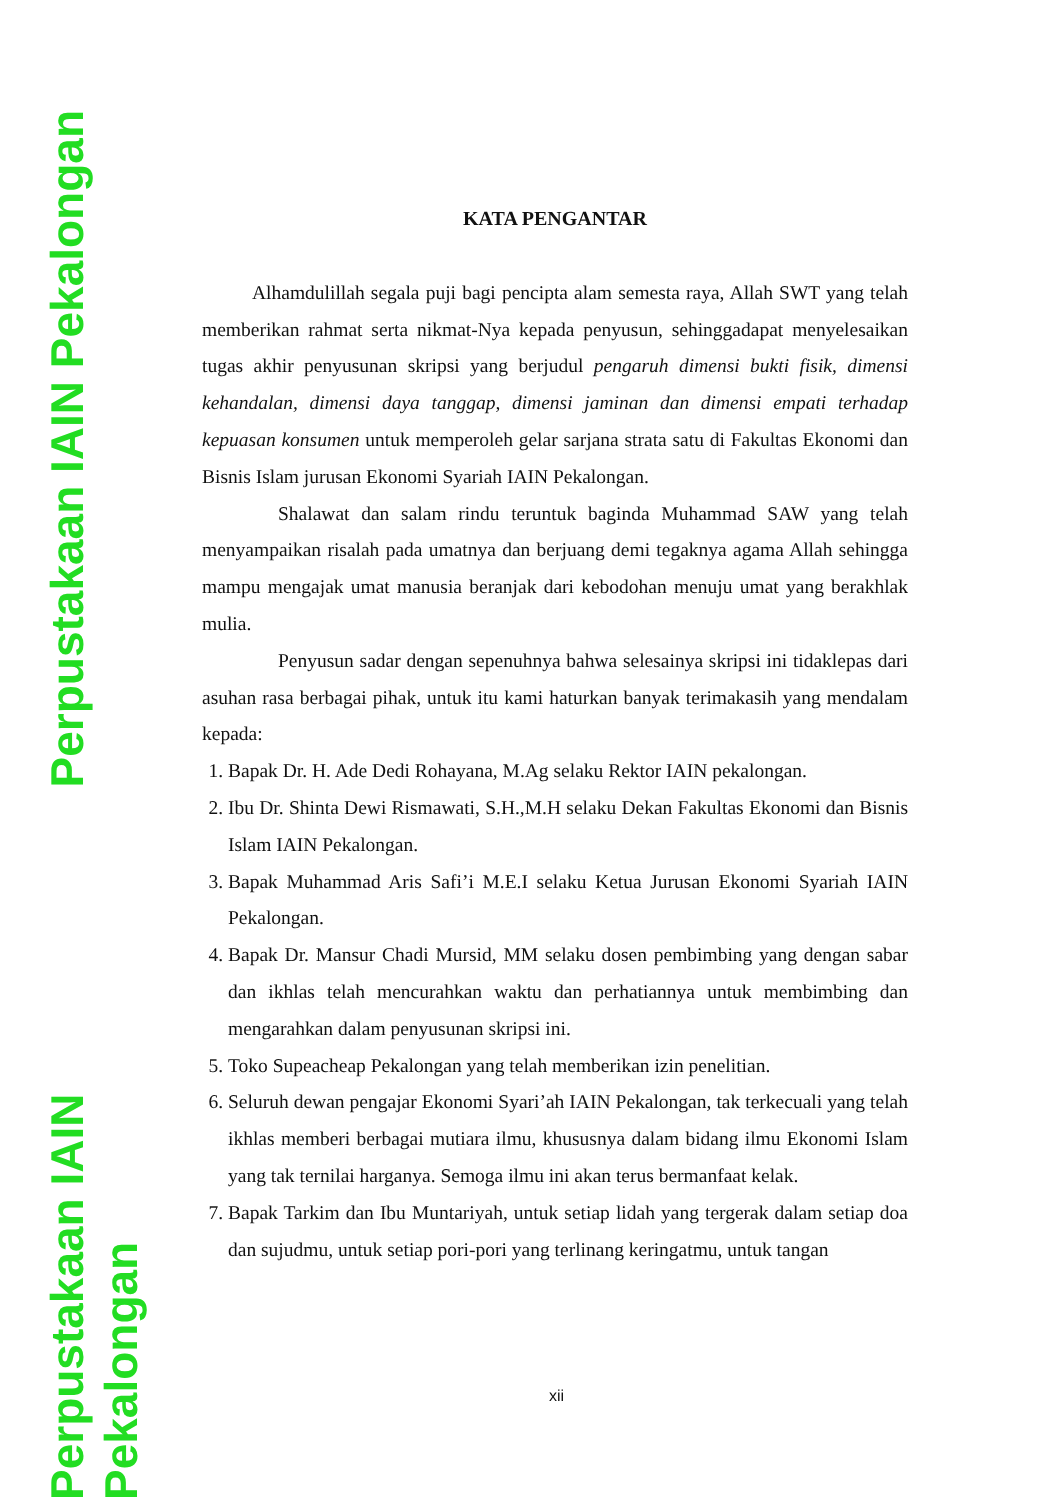Perpustakaan IAIN Pekalongan
Perpustakaan IAIN Pekalongan
KATA PENGANTAR
Alhamdulillah segala puji bagi pencipta alam semesta raya, Allah SWT yang telah memberikan rahmat serta nikmat-Nya kepada penyusun, sehinggadapat menyelesaikan tugas akhir penyusunan skripsi yang berjudul pengaruh dimensi bukti fisik, dimensi kehandalan, dimensi daya tanggap, dimensi jaminan dan dimensi empati terhadap kepuasan konsumen untuk memperoleh gelar sarjana strata satu di Fakultas Ekonomi dan Bisnis Islam jurusan Ekonomi Syariah IAIN Pekalongan.
Shalawat dan salam rindu teruntuk baginda Muhammad SAW yang telah menyampaikan risalah pada umatnya dan berjuang demi tegaknya agama Allah sehingga mampu mengajak umat manusia beranjak dari kebodohan menuju umat yang berakhlak mulia.
Penyusun sadar dengan sepenuhnya bahwa selesainya skripsi ini tidaklepas dari asuhan rasa berbagai pihak, untuk itu kami haturkan banyak terimakasih yang mendalam kepada:
1. Bapak Dr. H. Ade Dedi Rohayana, M.Ag selaku Rektor IAIN pekalongan.
2. Ibu Dr. Shinta Dewi Rismawati, S.H.,M.H selaku Dekan Fakultas Ekonomi dan Bisnis Islam IAIN Pekalongan.
3. Bapak Muhammad Aris Safi’i M.E.I selaku Ketua Jurusan Ekonomi Syariah IAIN Pekalongan.
4. Bapak Dr. Mansur Chadi Mursid, MM selaku dosen pembimbing yang dengan sabar dan ikhlas telah mencurahkan waktu dan perhatiannya untuk membimbing dan mengarahkan dalam penyusunan skripsi ini.
5. Toko Supeacheap Pekalongan yang telah memberikan izin penelitian.
6. Seluruh dewan pengajar Ekonomi Syari’ah IAIN Pekalongan, tak terkecuali yang telah ikhlas memberi berbagai mutiara ilmu, khususnya dalam bidang ilmu Ekonomi Islam yang tak ternilai harganya. Semoga ilmu ini akan terus bermanfaat kelak.
7. Bapak Tarkim dan Ibu Muntariyah, untuk setiap lidah yang tergerak dalam setiap doa dan sujudmu, untuk setiap pori-pori yang terlinang keringatmu, untuk tangan
xii